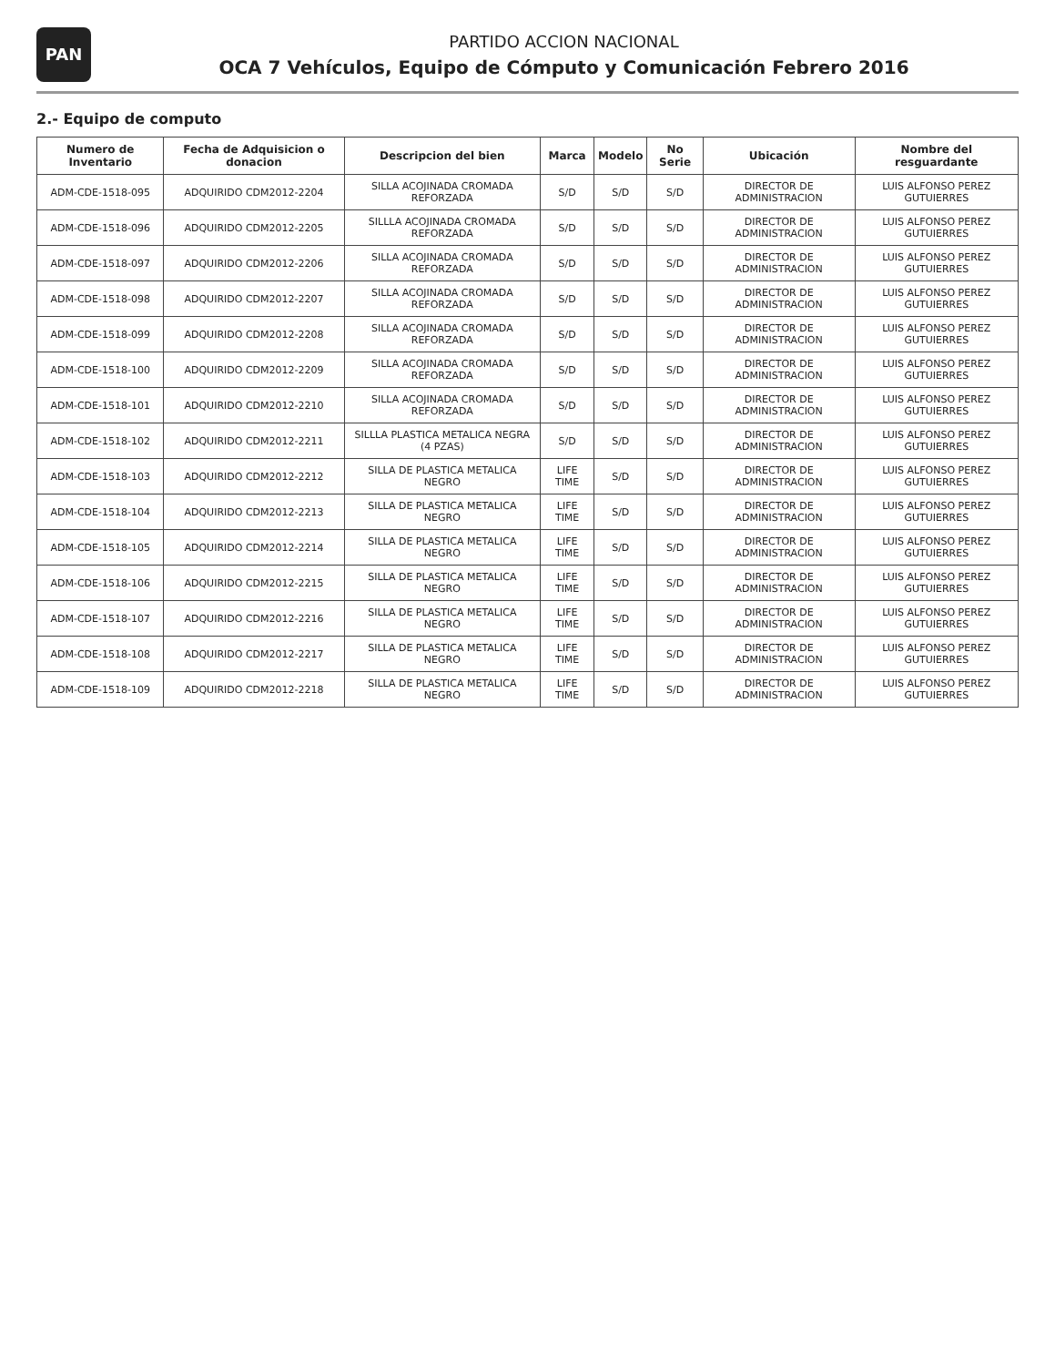PAN
PARTIDO ACCION NACIONAL
OCA 7 Vehículos, Equipo de Cómputo y Comunicación Febrero 2016
2.- Equipo de computo
| Numero de Inventario | Fecha de Adquisicion o donacion | Descripcion del bien | Marca | Modelo | No Serie | Ubicación | Nombre del resguardante |
| --- | --- | --- | --- | --- | --- | --- | --- |
| ADM-CDE-1518-095 | ADQUIRIDO CDM2012-2204 | SILLA ACOJINADA CROMADA REFORZADA | S/D | S/D | S/D | DIRECTOR DE ADMINISTRACION | LUIS ALFONSO PEREZ GUTUIERRES |
| ADM-CDE-1518-096 | ADQUIRIDO CDM2012-2205 | SILLLA ACOJINADA CROMADA REFORZADA | S/D | S/D | S/D | DIRECTOR DE ADMINISTRACION | LUIS ALFONSO PEREZ GUTUIERRES |
| ADM-CDE-1518-097 | ADQUIRIDO CDM2012-2206 | SILLA ACOJINADA CROMADA REFORZADA | S/D | S/D | S/D | DIRECTOR DE ADMINISTRACION | LUIS ALFONSO PEREZ GUTUIERRES |
| ADM-CDE-1518-098 | ADQUIRIDO CDM2012-2207 | SILLA ACOJINADA CROMADA REFORZADA | S/D | S/D | S/D | DIRECTOR DE ADMINISTRACION | LUIS ALFONSO PEREZ GUTUIERRES |
| ADM-CDE-1518-099 | ADQUIRIDO CDM2012-2208 | SILLA ACOJINADA CROMADA REFORZADA | S/D | S/D | S/D | DIRECTOR DE ADMINISTRACION | LUIS ALFONSO PEREZ GUTUIERRES |
| ADM-CDE-1518-100 | ADQUIRIDO CDM2012-2209 | SILLA ACOJINADA CROMADA REFORZADA | S/D | S/D | S/D | DIRECTOR DE ADMINISTRACION | LUIS ALFONSO PEREZ GUTUIERRES |
| ADM-CDE-1518-101 | ADQUIRIDO CDM2012-2210 | SILLA ACOJINADA CROMADA REFORZADA | S/D | S/D | S/D | DIRECTOR DE ADMINISTRACION | LUIS ALFONSO PEREZ GUTUIERRES |
| ADM-CDE-1518-102 | ADQUIRIDO CDM2012-2211 | SILLLA PLASTICA METALICA NEGRA (4 PZAS) | S/D | S/D | S/D | DIRECTOR DE ADMINISTRACION | LUIS ALFONSO PEREZ GUTUIERRES |
| ADM-CDE-1518-103 | ADQUIRIDO CDM2012-2212 | SILLA DE PLASTICA METALICA NEGRO | LIFE TIME | S/D | S/D | DIRECTOR DE ADMINISTRACION | LUIS ALFONSO PEREZ GUTUIERRES |
| ADM-CDE-1518-104 | ADQUIRIDO CDM2012-2213 | SILLA DE PLASTICA METALICA NEGRO | LIFE TIME | S/D | S/D | DIRECTOR DE ADMINISTRACION | LUIS ALFONSO PEREZ GUTUIERRES |
| ADM-CDE-1518-105 | ADQUIRIDO CDM2012-2214 | SILLA DE PLASTICA METALICA NEGRO | LIFE TIME | S/D | S/D | DIRECTOR DE ADMINISTRACION | LUIS ALFONSO PEREZ GUTUIERRES |
| ADM-CDE-1518-106 | ADQUIRIDO CDM2012-2215 | SILLA DE PLASTICA METALICA NEGRO | LIFE TIME | S/D | S/D | DIRECTOR DE ADMINISTRACION | LUIS ALFONSO PEREZ GUTUIERRES |
| ADM-CDE-1518-107 | ADQUIRIDO CDM2012-2216 | SILLA DE PLASTICA METALICA NEGRO | LIFE TIME | S/D | S/D | DIRECTOR DE ADMINISTRACION | LUIS ALFONSO PEREZ GUTUIERRES |
| ADM-CDE-1518-108 | ADQUIRIDO CDM2012-2217 | SILLA DE PLASTICA METALICA NEGRO | LIFE TIME | S/D | S/D | DIRECTOR DE ADMINISTRACION | LUIS ALFONSO PEREZ GUTUIERRES |
| ADM-CDE-1518-109 | ADQUIRIDO CDM2012-2218 | SILLA DE PLASTICA METALICA NEGRO | LIFE TIME | S/D | S/D | DIRECTOR DE ADMINISTRACION | LUIS ALFONSO PEREZ GUTUIERRES |